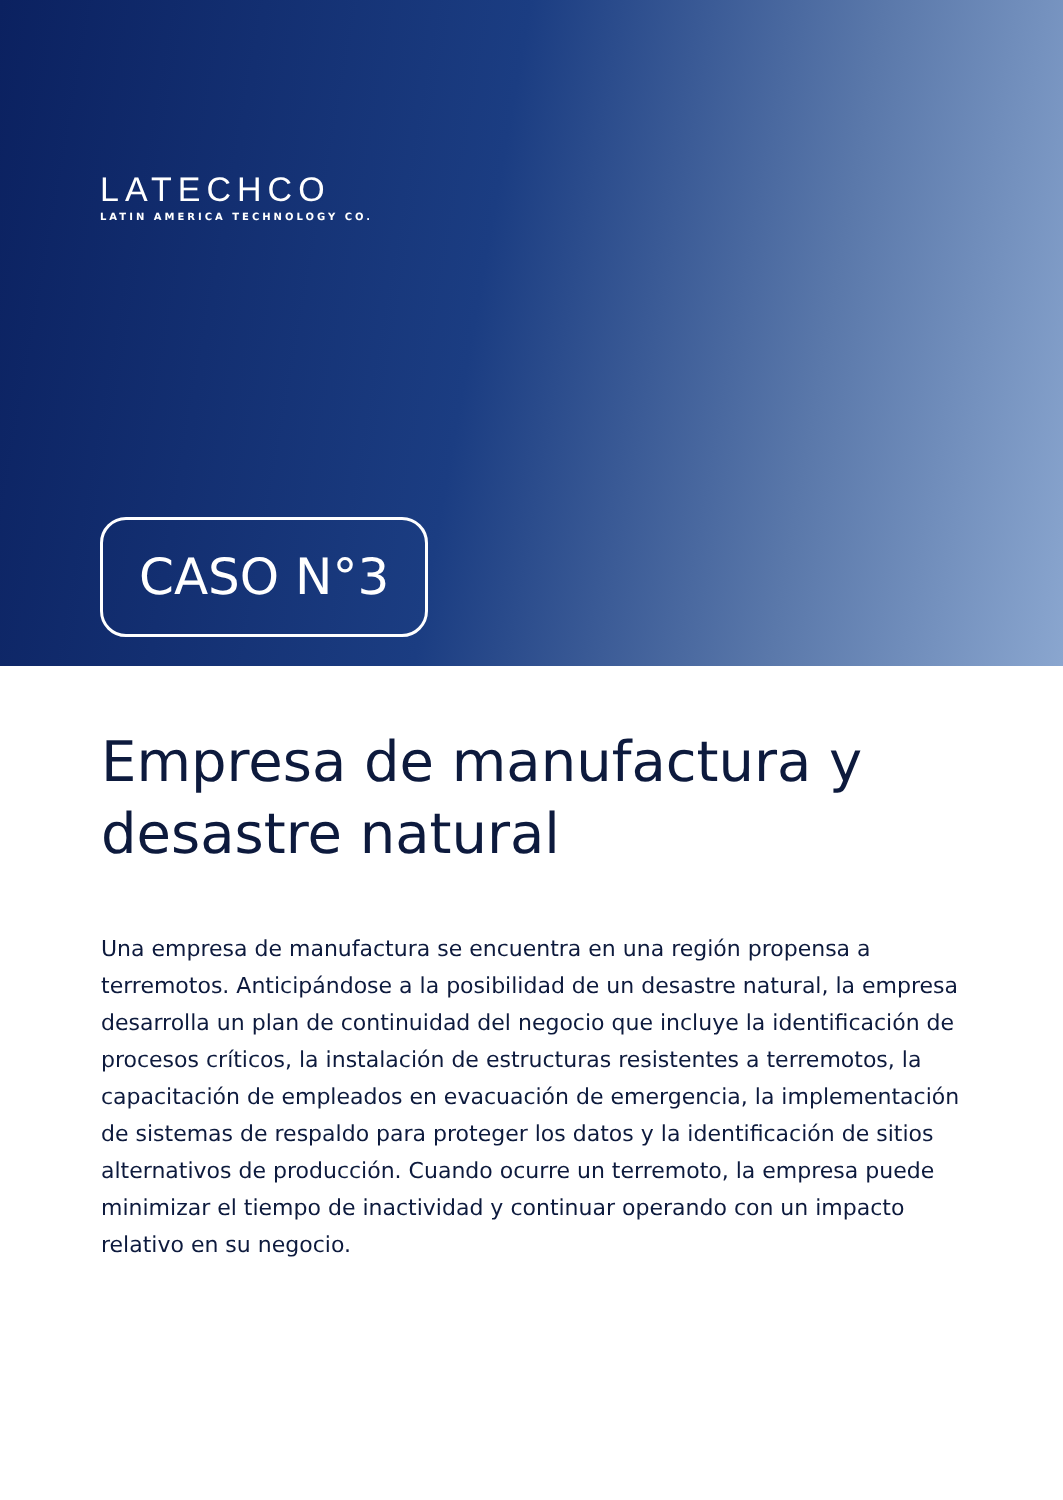LATECHCO
LATIN AMERICA TECHNOLOGY CO.
CASO N°3
Empresa de manufactura y desastre natural
Una empresa de manufactura se encuentra en una región propensa a terremotos. Anticipándose a la posibilidad de un desastre natural, la empresa desarrolla un plan de continuidad del negocio que incluye la identificación de procesos críticos, la instalación de estructuras resistentes a terremotos, la capacitación de empleados en evacuación de emergencia, la implementación de sistemas de respaldo para proteger los datos y la identificación de sitios alternativos de producción. Cuando ocurre un terremoto, la empresa puede minimizar el tiempo de inactividad y continuar operando con un impacto relativo en su negocio.